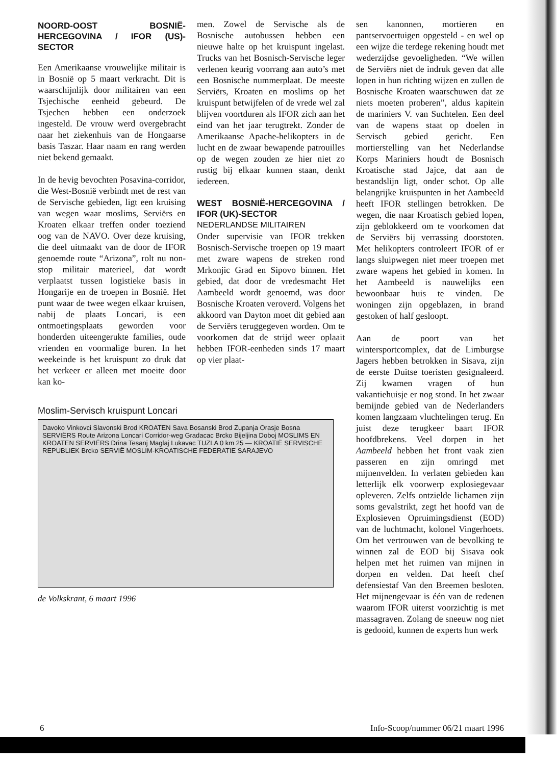NOORD-OOST BOSNIË-HERCEGOVINA / IFOR (US)-SECTOR
Een Amerikaanse vrouwelijke militair is in Bosnië op 5 maart verkracht. Dit is waarschijnlijk door militairen van een Tsjechische eenheid gebeurd. De Tsjechen hebben een onderzoek ingesteld. De vrouw werd overgebracht naar het ziekenhuis van de Hongaarse basis Taszar. Haar naam en rang werden niet bekend gemaakt.
In de hevig bevochten Posavina-corridor, die West-Bosnië verbindt met de rest van de Servische gebieden, ligt een kruising van wegen waar moslims, Serviërs en Kroaten elkaar treffen onder toeziend oog van de NAVO. Over deze kruising, die deel uitmaakt van de door de IFOR genoemde route “Arizona”, rolt nu non-stop militair materieel, dat wordt verplaatst tussen logistieke basis in Hongarije en de troepen in Bosnië. Het punt waar de twee wegen elkaar kruisen, nabij de plaats Loncari, is een ontmoetingsplaats geworden voor honderden uiteengerukte families, oude vrienden en voormalige buren. In het weekeinde is het kruispunt zo druk dat het verkeer er alleen met moeite door kan ko-
men. Zowel de Servische als de Bosnische autobussen hebben een nieuwe halte op het kruispunt ingelast. Trucks van het Bosnisch-Servische leger verlenen keurig voorrang aan auto’s met een Bosnische nummerplaat. De meeste Serviërs, Kroaten en moslims op het kruispunt betwijfelen of de vrede wel zal blijven voortduren als IFOR zich aan het eind van het jaar terugtrekt. Zonder de Amerikaanse Apache-helikopters in de lucht en de zwaar bewapende patrouilles op de wegen zouden ze hier niet zo rustig bij elkaar kunnen staan, denkt iedereen.
WEST BOSNIË-HERCEGOVINA / IFOR (UK)-SECTOR
NEDERLANDSE MILITAIREN
Onder supervisie van IFOR trekken Bosnisch-Servische troepen op 19 maart met zware wapens de streken rond Mrkonjic Grad en Sipovo binnen. Het gebied, dat door de vredesmacht Het Aambeeld wordt genoemd, was door Bosnische Kroaten veroverd. Volgens het akkoord van Dayton moet dit gebied aan de Serviërs teruggegeven worden. Om te voorkomen dat de strijd weer oplaait hebben IFOR-eenheden sinds 17 maart op vier plaat-
Moslim-Servisch kruispunt Loncari
Davoko Vinkovci Slavonski Brod KROATEN Sava Bosanski Brod Zupanja Orasje Bosna SERVIËRS Route Arizona Loncari Corridor-weg Gradacac Brcko Bijeljina Doboj MOSLIMS EN KROATEN SERVIËRS Drina Tesanj Maglaj Lukavac TUZLA 0 km 25 — KROATIË SERVISCHE REPUBLIEK Brcko SERVIË MOSLIM-KROATISCHE FEDERATIE SARAJEVO
de Volkskrant, 6 maart 1996
sen kanonnen, mortieren en pantservoertuigen opgesteld - en wel op een wijze die terdege rekening houdt met wederzijdse gevoeligheden. “We willen de Serviërs niet de indruk geven dat alle lopen in hun richting wijzen en zullen de Bosnische Kroaten waarschuwen dat ze niets moeten proberen”, aldus kapitein de mariniers V. van Suchtelen. Een deel van de wapens staat op doelen in Servisch gebied gericht. Een mortierstelling van het Nederlandse Korps Mariniers houdt de Bosnisch Kroatische stad Jajce, dat aan de bestandslijn ligt, onder schot. Op alle belangrijke kruispunten in het Aambeeld heeft IFOR stellingen betrokken. De wegen, die naar Kroatisch gebied lopen, zijn geblokkeerd om te voorkomen dat de Serviërs bij verrassing doorstoten. Met helikopters controleert IFOR of er langs sluipwegen niet meer troepen met zware wapens het gebied in komen. In het Aambeeld is nauwelijks een bewoonbaar huis te vinden. De woningen zijn opgeblazen, in brand gestoken of half gesloopt.
Aan de poort van het wintersportcomplex, dat de Limburgse Jagers hebben betrokken in Sisava, zijn de eerste Duitse toeristen gesignaleerd. Zij kwamen vragen of hun vakantiehuisje er nog stond. In het zwaar bemijnde gebied van de Nederlanders komen langzaam vluchtelingen terug. En juist deze terugkeer baart IFOR hoofdbrekens. Veel dorpen in het Aambeeld hebben het front vaak zien passeren en zijn omringd met mijnenvelden. In verlaten gebieden kan letterlijk elk voorwerp explosiegevaar opleveren. Zelfs ontzielde lichamen zijn soms gevalstrikt, zegt het hoofd van de Explosieven Opruimingsdienst (EOD) van de luchtmacht, kolonel Vingerhoets. Om het vertrouwen van de bevolking te winnen zal de EOD bij Sisava ook helpen met het ruimen van mijnen in dorpen en velden. Dat heeft chef defensiestaf Van den Breemen besloten. Het mijnengevaar is één van de redenen waarom IFOR uiterst voorzichtig is met massagraven. Zolang de sneeuw nog niet is gedooid, kunnen de experts hun werk
6 Info-Scoop/nummer 06/21 maart 1996